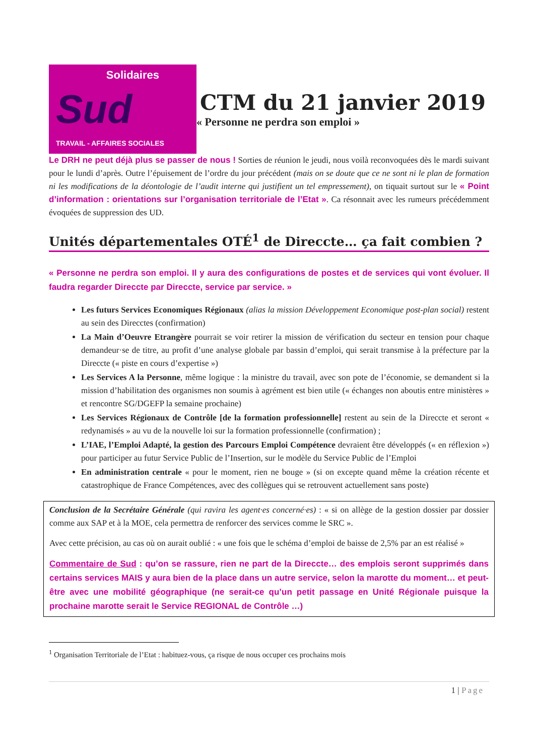Solidaires
Sud
TRAVAIL - AFFAIRES SOCIALES
CTM du 21 janvier 2019
« Personne ne perdra son emploi »
Le DRH ne peut déjà plus se passer de nous ! Sorties de réunion le jeudi, nous voilà reconvoquées dès le mardi suivant pour le lundi d’après. Outre l’épuisement de l’ordre du jour précédent (mais on se doute que ce ne sont ni le plan de formation ni les modifications de la déontologie de l’audit interne qui justifient un tel empressement), on tiquait surtout sur le « Point d’information : orientations sur l’organisation territoriale de l’Etat ». Ca résonnait avec les rumeurs précédemment évoquées de suppression des UD.
Unités départementales OTÉ<sup>1</sup> de Direccte… ça fait combien ?
« Personne ne perdra son emploi. Il y aura des configurations de postes et de services qui vont évoluer. Il faudra regarder Direccte par Direccte, service par service. »
Les futurs Services Economiques Régionaux (alias la mission Développement Economique post-plan social) restent au sein des Direcctes (confirmation)
La Main d’Oeuvre Etrangère pourrait se voir retirer la mission de vérification du secteur en tension pour chaque demandeur·se de titre, au profit d’une analyse globale par bassin d’emploi, qui serait transmise à la préfecture par la Direccte (« piste en cours d’expertise »)
Les Services A la Personne, même logique : la ministre du travail, avec son pote de l’économie, se demandent si la mission d’habilitation des organismes non soumis à agrément est bien utile (« échanges non aboutis entre ministères » et rencontre SG/DGEFP la semaine prochaine)
Les Services Régionaux de Contrôle [de la formation professionnelle] restent au sein de la Direccte et seront « redynamisés » au vu de la nouvelle loi sur la formation professionnelle (confirmation) ;
L’IAE, l’Emploi Adapté, la gestion des Parcours Emploi Compétence devraient être développés (« en réflexion ») pour participer au futur Service Public de l’Insertion, sur le modèle du Service Public de l’Emploi
En administration centrale « pour le moment, rien ne bouge » (si on excepte quand même la création récente et catastrophique de France Compétences, avec des collègues qui se retrouvent actuellement sans poste)
Conclusion de la Secrétaire Générale (qui ravira les agent·es concerné·es) : « si on allège de la gestion dossier par dossier comme aux SAP et à la MOE, cela permettra de renforcer des services comme le SRC ».
Avec cette précision, au cas où on aurait oublié : « une fois que le schéma d’emploi de baisse de 2,5% par an est réalisé »
Commentaire de Sud : qu’on se rassure, rien ne part de la Direccte… des emplois seront supprimés dans certains services MAIS y aura bien de la place dans un autre service, selon la marotte du moment… et peut-être avec une mobilité géographique (ne serait-ce qu’un petit passage en Unité Régionale puisque la prochaine marotte serait le Service REGIONAL de Contrôle …)
<sup>1</sup> Organisation Territoriale de l’Etat : habituez-vous, ça risque de nous occuper ces prochains mois
1 | Page